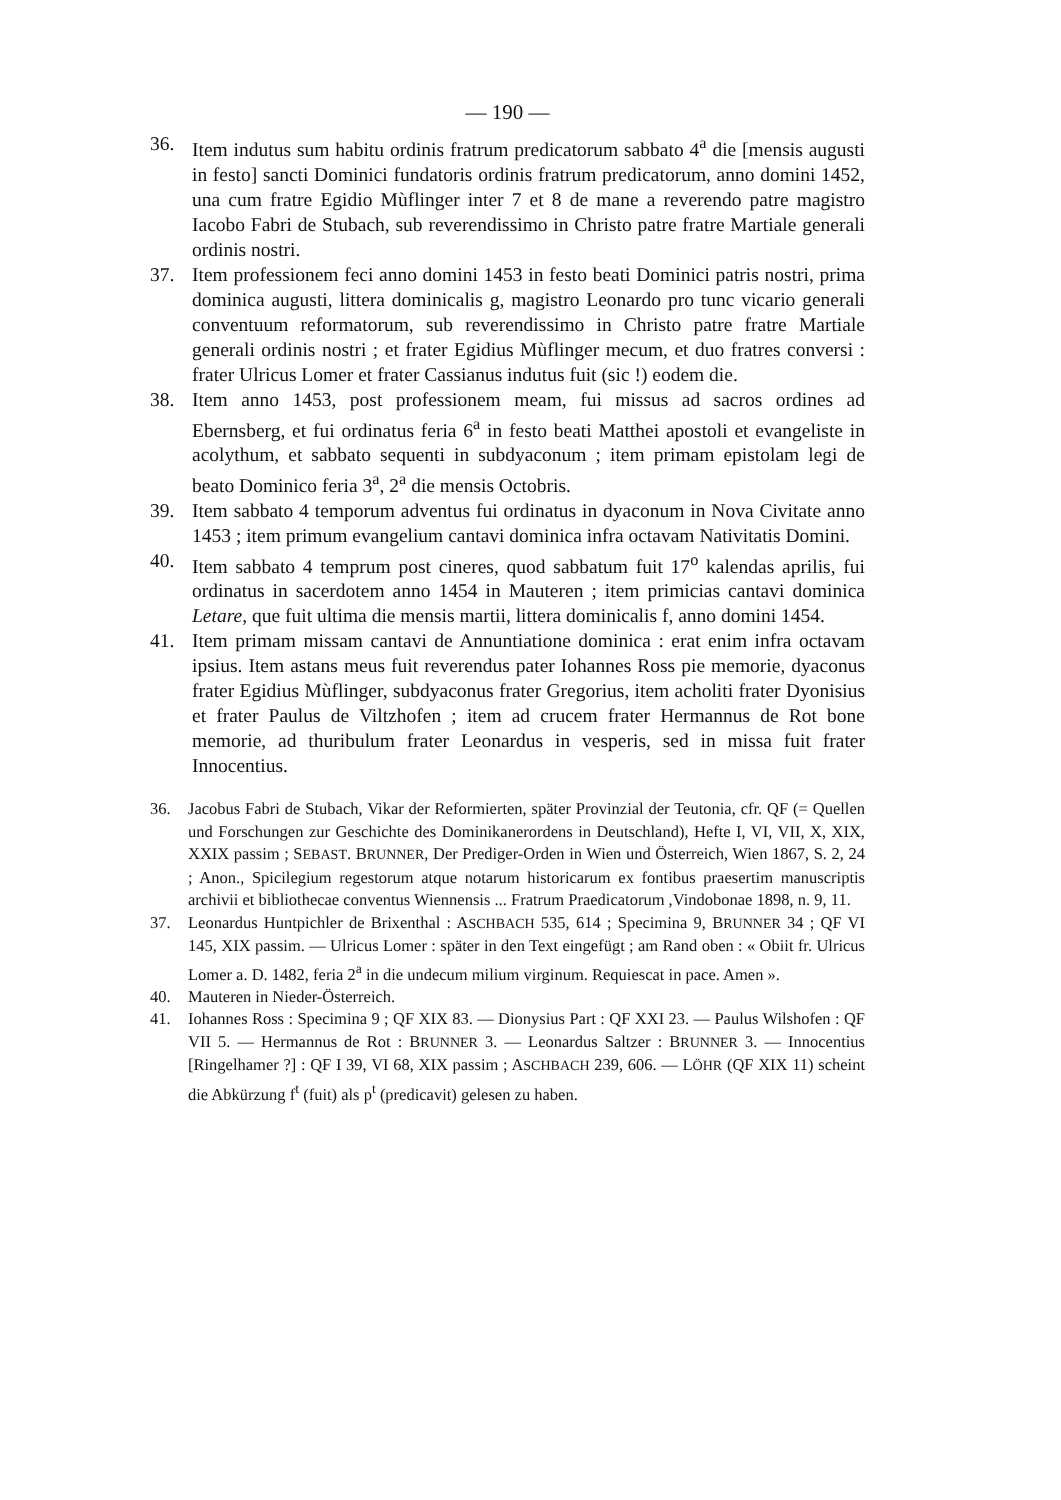— 190 —
36. Item indutus sum habitu ordinis fratrum predicatorum sabbato 4<sup>a</sup> die [mensis augusti in festo] sancti Dominici fundatoris ordinis fratrum predicatorum, anno domini 1452, una cum fratre Egidio Mùflinger inter 7 et 8 de mane a reverendo patre magistro Iacobo Fabri de Stubach, sub reverendissimo in Christo patre fratre Martiale generali ordinis nostri.
37. Item professionem feci anno domini 1453 in festo beati Dominici patris nostri, prima dominica augusti, littera dominicalis g, magistro Leonardo pro tunc vicario generali conventuum reformatorum, sub reverendissimo in Christo patre fratre Martiale generali ordinis nostri ; et frater Egidius Mùflinger mecum, et duo fratres conversi : frater Ulricus Lomer et frater Cassianus indutus fuit (sic !) eodem die.
38. Item anno 1453, post professionem meam, fui missus ad sacros ordines ad Ebernsberg, et fui ordinatus feria 6<sup>a</sup> in festo beati Matthei apostoli et evangeliste in acolythum, et sabbato sequenti in subdyaconum ; item primam epistolam legi de beato Dominico feria 3<sup>a</sup>, 2<sup>a</sup> die mensis Octobris.
39. Item sabbato 4 temporum adventus fui ordinatus in dyaconum in Nova Civitate anno 1453 ; item primum evangelium cantavi dominica infra octavam Nativitatis Domini.
40. Item sabbato 4 temprum post cineres, quod sabbatum fuit 17<sup>o</sup> kalendas aprilis, fui ordinatus in sacerdotem anno 1454 in Mauteren ; item primicias cantavi dominica Letare, que fuit ultima die mensis martii, littera dominicalis f, anno domini 1454.
41. Item primam missam cantavi de Annuntiatione dominica : erat enim infra octavam ipsius. Item astans meus fuit reverendus pater Iohannes Ross pie memorie, dyaconus frater Egidius Mùflinger, subdyaconus frater Gregorius, item acholiti frater Dyonisius et frater Paulus de Viltzhofen ; item ad crucem frater Hermannus de Rot bone memorie, ad thuribulum frater Leonardus in vesperis, sed in missa fuit frater Innocentius.
36. Jacobus Fabri de Stubach, Vikar der Reformierten, später Provinzial der Teutonia, cfr. QF (= Quellen und Forschungen zur Geschichte des Dominikanerordens in Deutschland), Hefte I, VI, VII, X, XIX, XXIX passim ; SEBAST. BRUNNER, Der Prediger-Orden in Wien und Österreich, Wien 1867, S. 2, 24 ; Anon., Spicilegium regestorum atque notarum historicarum ex fontibus praesertim manuscriptis archivii et bibliothecae conventus Wiennensis ... Fratrum Praedicatorum ,Vindobonae 1898, n. 9, 11.
37. Leonardus Huntpichler de Brixenthal : ASCHBACH 535, 614 ; Specimina 9, BRUNNER 34 ; QF VI 145, XIX passim. — Ulricus Lomer : später in den Text eingefügt ; am Rand oben : « Obiit fr. Ulricus Lomer a. D. 1482, feria 2<sup>a</sup> in die undecum milium virginum. Requiescat in pace. Amen ».
40. Mauteren in Nieder-Österreich.
41. Iohannes Ross : Specimina 9 ; QF XIX 83. — Dionysius Part : QF XXI 23. — Paulus Wilshofen : QF VII 5. — Hermannus de Rot : BRUNNER 3. — Leonardus Saltzer : BRUNNER 3. — Innocentius [Ringelhamer ?] : QF I 39, VI 68, XIX passim ; ASCHBACH 239, 606. — LÖHR (QF XIX 11) scheint die Abkürzung f<sup>t</sup> (fuit) als p<sup>t</sup> (predicavit) gelesen zu haben.